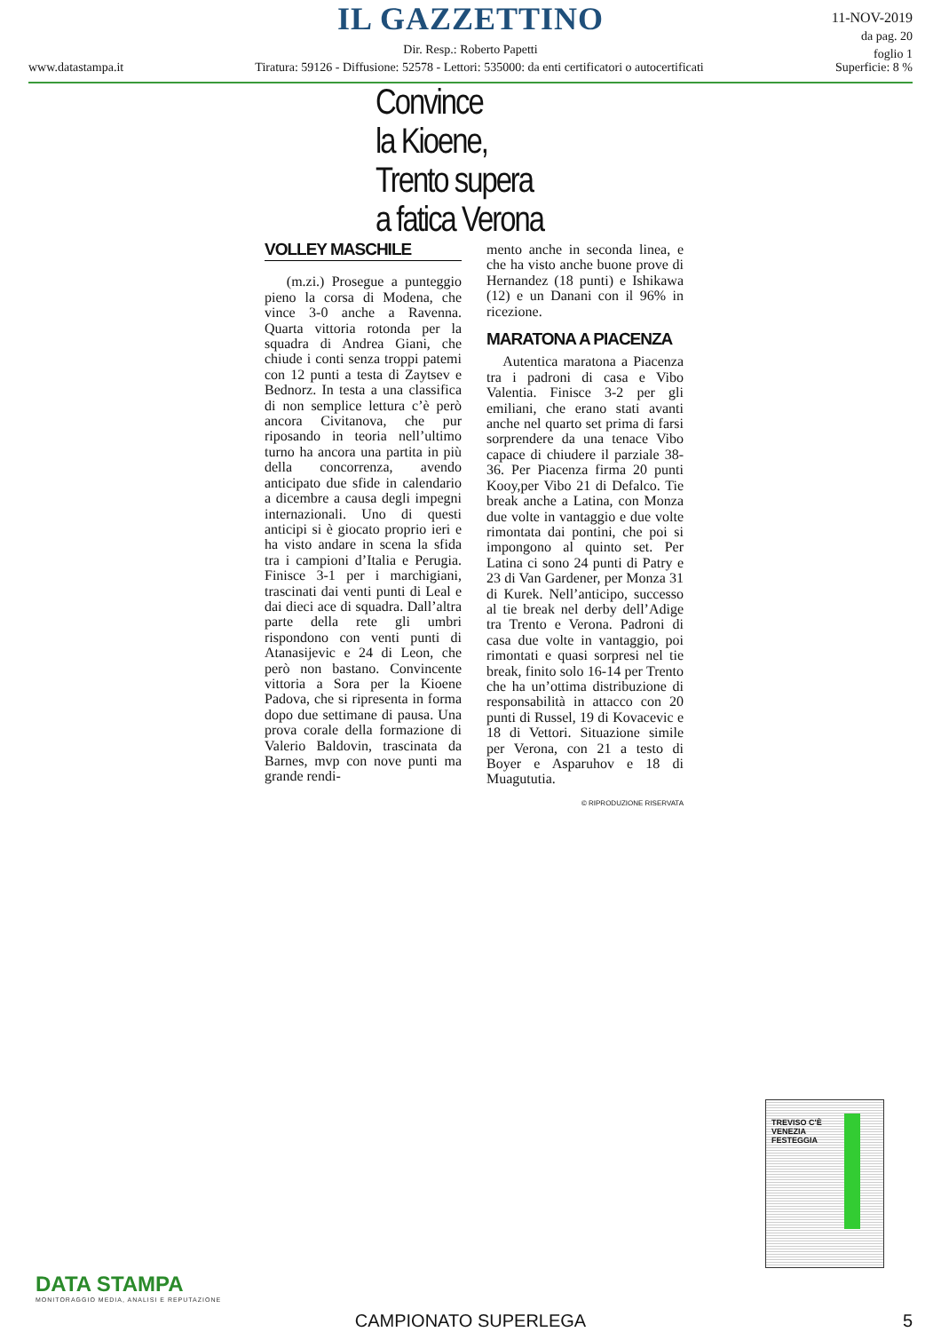IL GAZZETTINO
Dir. Resp.: Roberto Papetti
www.datastampa.it Tiratura: 59126 - Diffusione: 52578 - Lettori: 535000: da enti certificatori o autocertificati Superficie: 8 %
11-NOV-2019
da pag. 20
foglio 1
Convince
la Kioene,
Trento supera
a fatica Verona
VOLLEY MASCHILE
(m.zi.) Prosegue a punteggio pieno la corsa di Modena, che vince 3-0 anche a Ravenna. Quarta vittoria rotonda per la squadra di Andrea Giani, che chiude i conti senza troppi patemi con 12 punti a testa di Zaytsev e Bednorz. In testa a una classifica di non semplice lettura c’è però ancora Civitanova, che pur riposando in teoria nell’ultimo turno ha ancora una partita in più della concorrenza, avendo anticipato due sfide in calendario a dicembre a causa degli impegni internazionali. Uno di questi anticipi si è giocato proprio ieri e ha visto andare in scena la sfida tra i campioni d’Italia e Perugia. Finisce 3-1 per i marchigiani, trascinati dai venti punti di Leal e dai dieci ace di squadra. Dall’altra parte della rete gli umbri rispondono con venti punti di Atanasijevic e 24 di Leon, che però non bastano. Convincente vittoria a Sora per la Kioene Padova, che si ripresenta in forma dopo due settimane di pausa. Una prova corale della formazione di Valerio Baldovin, trascinata da Barnes, mvp con nove punti ma grande rendi-
mento anche in seconda linea, e che ha visto anche buone prove di Hernandez (18 punti) e Ishikawa (12) e un Danani con il 96% in ricezione.
MARATONA A PIACENZA
Autentica maratona a Piacenza tra i padroni di casa e Vibo Valentia. Finisce 3-2 per gli emiliani, che erano stati avanti anche nel quarto set prima di farsi sorprendere da una tenace Vibo capace di chiudere il parziale 38-36. Per Piacenza firma 20 punti Kooy,per Vibo 21 di Defalco. Tie break anche a Latina, con Monza due volte in vantaggio e due volte rimontata dai pontini, che poi si impongono al quinto set. Per Latina ci sono 24 punti di Patry e 23 di Van Gardener, per Monza 31 di Kurek. Nell’anticipo, successo al tie break nel derby dell’Adige tra Trento e Verona. Padroni di casa due volte in vantaggio, poi rimontati e quasi sorpresi nel tie break, finito solo 16-14 per Trento che ha un’ottima distribuzione di responsabilità in attacco con 20 punti di Russel, 19 di Kovacevic e 18 di Vettori. Situazione simile per Verona, con 21 a testo di Boyer e Asparuhov e 18 di Muagututia.
© RIPRODUZIONE RISERVATA
TREVISO C'È
VENEZIA
FESTEGGIA
DATA STAMPA
MONITORAGGIO MEDIA, ANALISI E REPUTAZIONE
CAMPIONATO SUPERLEGA 5